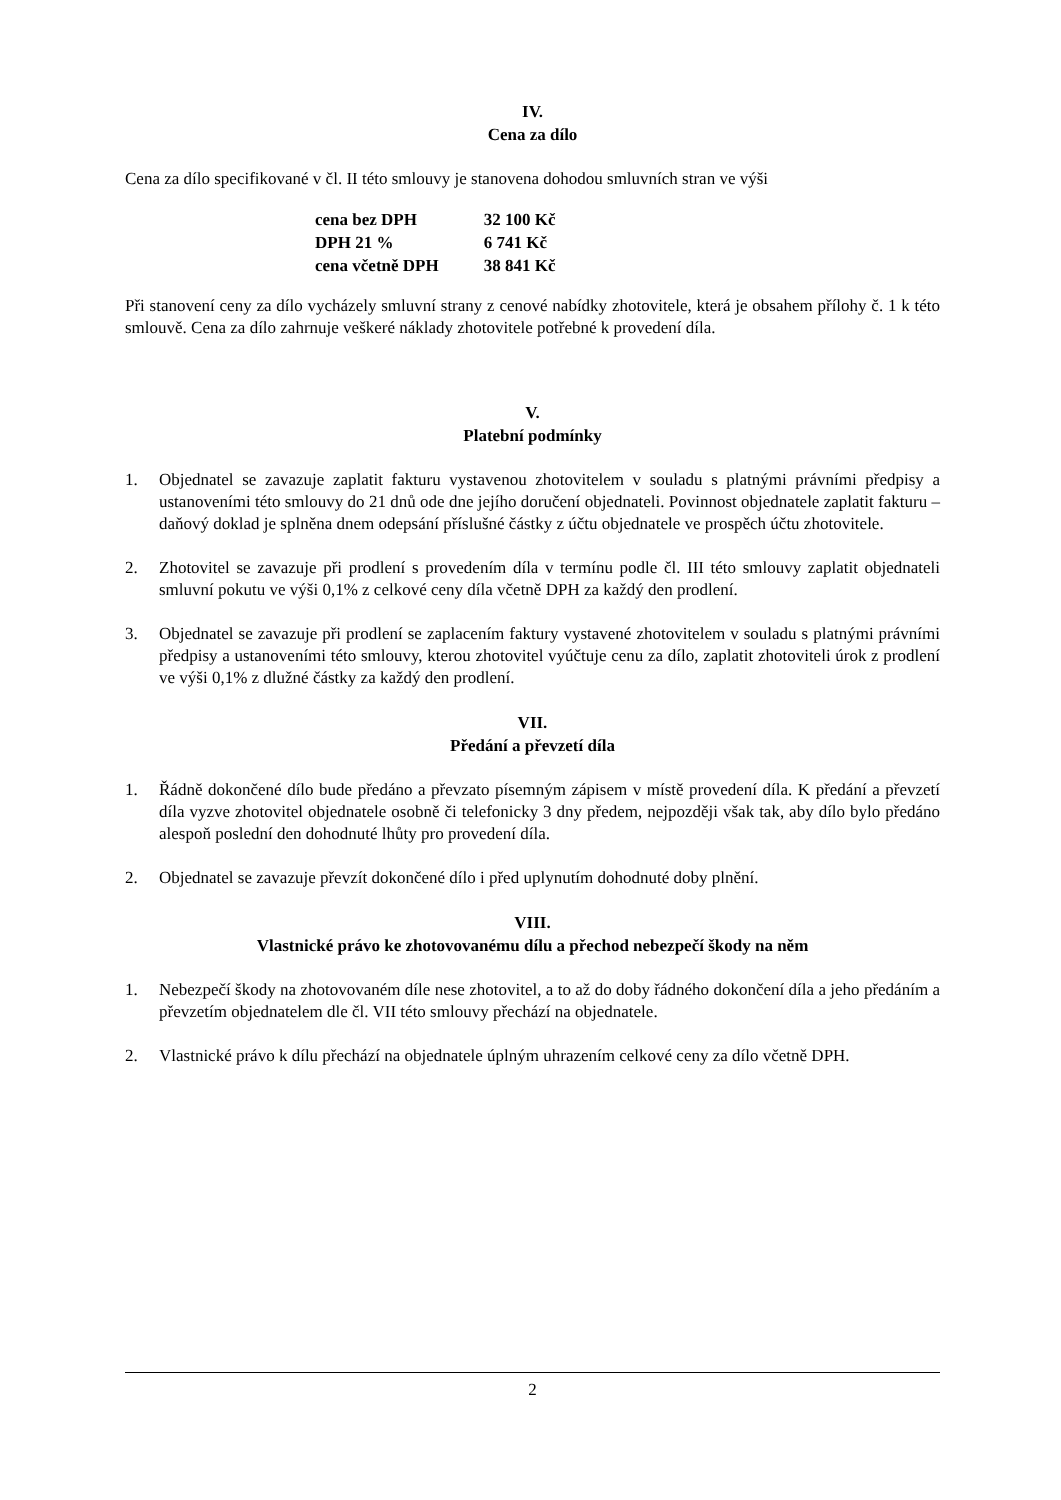IV.
Cena za dílo
Cena za dílo specifikované v čl. II této smlouvy je stanovena dohodou smluvních stran ve výši
| cena bez DPH | 32 100 Kč |
| DPH 21 % | 6 741 Kč |
| cena včetně DPH | 38 841 Kč |
Při stanovení ceny za dílo vycházely smluvní strany z cenové nabídky zhotovitele, která je obsahem přílohy č. 1 k této smlouvě. Cena za dílo zahrnuje veškeré náklady zhotovitele potřebné k provedení díla.
V.
Platební podmínky
1. Objednatel se zavazuje zaplatit fakturu vystavenou zhotovitelem v souladu s platnými právními předpisy a ustanoveními této smlouvy do 21 dnů ode dne jejího doručení objednateli. Povinnost objednatele zaplatit fakturu – daňový doklad je splněna dnem odepsání příslušné částky z účtu objednatele ve prospěch účtu zhotovitele.
2. Zhotovitel se zavazuje při prodlení s provedením díla v termínu podle čl. III této smlouvy zaplatit objednateli smluvní pokutu ve výši 0,1% z celkové ceny díla včetně DPH za každý den prodlení.
3. Objednatel se zavazuje při prodlení se zaplacením faktury vystavené zhotovitelem v souladu s platnými právními předpisy a ustanoveními této smlouvy, kterou zhotovitel vyúčtuje cenu za dílo, zaplatit zhotoviteli úrok z prodlení ve výši 0,1% z dlužné částky za každý den prodlení.
VII.
Předání a převzetí díla
1. Řádně dokončené dílo bude předáno a převzato písemným zápisem v místě provedení díla. K předání a převzetí díla vyzve zhotovitel objednatele osobně či telefonicky 3 dny předem, nejpozději však tak, aby dílo bylo předáno alespoň poslední den dohodnuté lhůty pro provedení díla.
2. Objednatel se zavazuje převzít dokončené dílo i před uplynutím dohodnuté doby plnění.
VIII.
Vlastnické právo ke zhotovovanému dílu a přechod nebezpečí škody na něm
1. Nebezpečí škody na zhotovovaném díle nese zhotovitel, a to až do doby řádného dokončení díla a jeho předáním a převzetím objednatelem dle čl. VII této smlouvy přechází na objednatele.
2. Vlastnické právo k dílu přechází na objednatele úplným uhrazením celkové ceny za dílo včetně DPH.
2